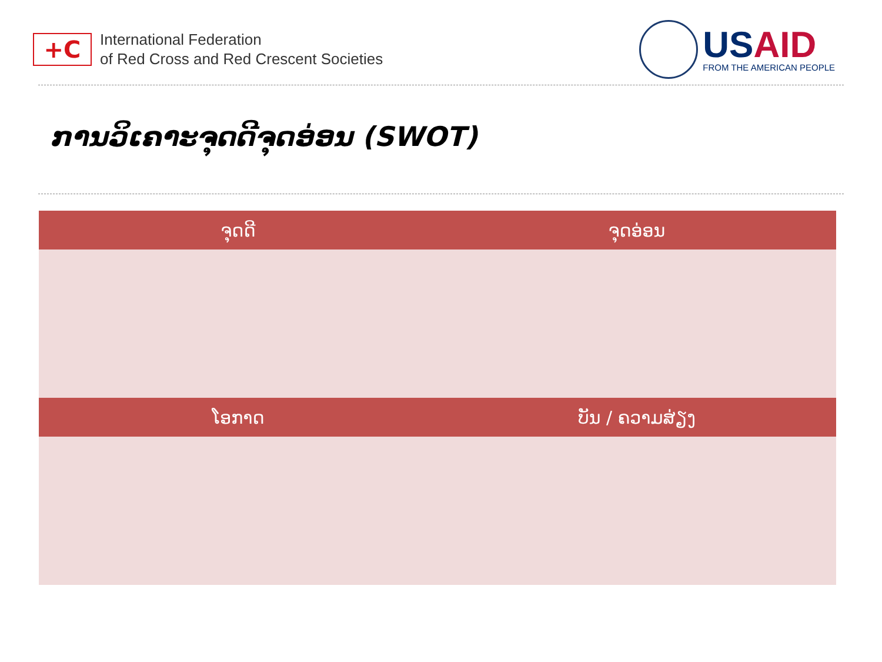+C
International Federation
of Red Cross and Red Crescent Societies
USAID
FROM THE AMERICAN PEOPLE
ການວິເຄາະຈຸດດີຈຸດອ່ອນ (SWOT)
| ຈຸດດີ | ຈຸດອ່ອນ |
| --- | --- |
| ໂອກາດ | ບັນ / ຄວາມສ່ຽງ |